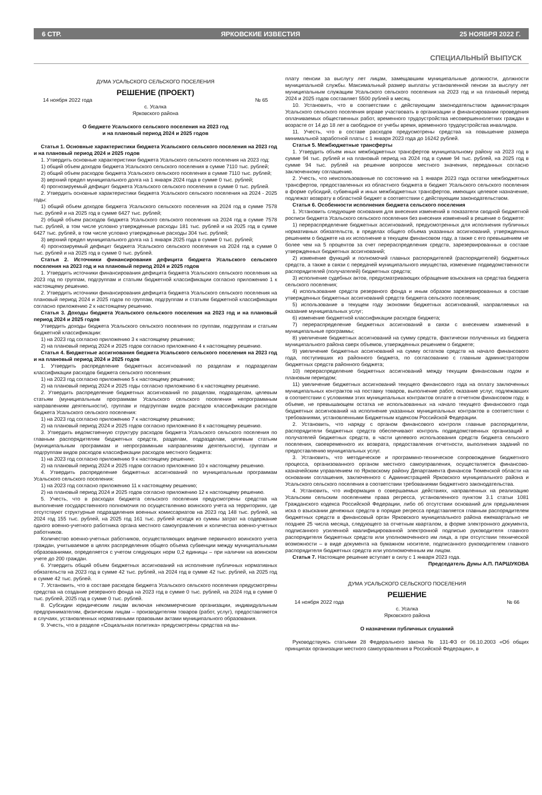6 СТР. ЯРКОВСКИЕ ИЗВЕСТИЯ 25 НОЯБРЯ 2022 Г.
СПЕЦИАЛЬНЫЙ ВЫПУСК
ДУМА УСАЛЬСКОГО СЕЛЬСКОГО ПОСЕЛЕНИЯ
РЕШЕНИЕ (ПРОЕКТ)
14 ноября 2022 года № 65
с. Усалка
Ярковского района
О бюджете Усальского сельского поселения на 2023 год
и на плановый период 2024 и 2025 годов
Статья 1. Основные характеристики бюджета Усальского сельского поселения на 2023 год и на плановый период 2024 и 2025 годов
1. Утвердить основные характеристики бюджета Усальского сельского поселения на 2023 год:
1) общий объем доходов бюджета Усальского сельского поселения в сумме 7110 тыс. рублей;
2) общий объем расходов бюджета Усальского сельского поселения в сумме 7110 тыс. рублей;
3) верхний предел муниципального долга на 1 января 2024 года в сумме 0 тыс. рублей;
4) прогнозируемый дефицит бюджета Усальского сельского поселения в сумме 0 тыс. рублей.
2. Утвердить основные характеристики бюджета Усальского сельского поселения на 2024 - 2025 годы:
1) общий объем доходов бюджета Усальского сельского поселения на 2024 год в сумме 7578 тыс. рублей и на 2025 год в сумме 6427 тыс. рублей;
2) общий объем расходов бюджета Усальского сельского поселения на 2024 год в сумме 7578 тыс. рублей, в том числе условно утвержденные расходы 181 тыс. рублей и на 2025 год в сумме 6427 тыс. рублей, в том числе условно утвержденные расходы 304 тыс. рублей;
3) верхний предел муниципального долга на 1 января 2025 года в сумме 0 тыс. рублей;
4) прогнозируемый дефицит бюджета Усальского сельского поселения на 2024 год в сумме 0 тыс. рублей и на 2025 год в сумме 0 тыс. рублей.
Статья 2. Источники финансирования дефицита бюджета Усальского сельского поселения на 2023 год и на плановый период 2024 и 2025 годов
1. Утвердить источники финансирования дефицита бюджета Усальского сельского поселения на 2023 год по группам, подгруппам и статьям бюджетной классификации согласно приложению 1 к настоящему решению.
2. Утвердить источники финансирования дефицита бюджета Усальского сельского поселения на плановый период 2024 и 2025 годов по группам, подгруппам и статьям бюджетной классификации согласно приложению 2 к настоящему решению.
Статья 3. Доходы бюджета Усальского сельского поселения на 2023 год и на плановый период 2024 и 2025 годов
Утвердить доходы бюджета Усальского сельского поселения по группам, подгруппам и статьям бюджетной классификации:
1) на 2023 год согласно приложению 3 к настоящему решению;
2) на плановый период 2024 и 2025 годов согласно приложению 4 к настоящему решению.
Статья 4. Бюджетные ассигнования бюджета Усальского сельского поселения на 2023 год и на плановый период 2024 и 2025 годов
1. Утвердить распределение бюджетных ассигнований по разделам и подразделам классификации расходов бюджета сельского поселения:
1) на 2023 год согласно приложению 5 к настоящему решению;
2) на плановый период 2024 и 2025 годы согласно приложению 6 к настоящему решению.
2. Утвердить распределение бюджетных ассигнований по разделам, подразделам, целевым статьям (муниципальным программам Усальского сельского поселения непрограммным направлениям деятельности), группам и подгруппам видов расходов классификации расходов бюджета Усальского сельского поселения:
1) на 2023 год согласно приложению 7 к настоящему решению;
2) на плановый период 2024 и 2025 годов согласно приложению 8 к настоящему решению.
3. Утвердить ведомственную структуру расходов бюджета Усальского сельского поселения по главным распорядителям бюджетных средств, разделам, подразделам, целевым статьям (муниципальным программам и непрограммным направлениям деятельности), группам и подгруппам видов расходов классификации расходов местного бюджета:
1) на 2023 год согласно приложению 9 к настоящему решению;
2) на плановый период 2024 и 2025 годов согласно приложению 10 к настоящему решению.
4. Утвердить распределение бюджетных ассигнований по муниципальным программам Усальского сельского поселения:
1) на 2023 год согласно приложению 11 к настоящему решению;
2) на плановый период 2024 и 2025 годов согласно приложению 12 к настоящему решению.
5. Учесть, что в расходах бюджета сельского поселения предусмотрены средства на выполнение государственного полномочия по осуществлению воинского учета на территориях, где отсутствуют структурные подразделения военных комиссариатов на 2023 год 148 тыс. рублей, на 2024 год 155 тыс. рублей, на 2025 год 161 тыс. рублей исходя из суммы затрат на содержание одного военно-учетного работника органа местного самоуправления и количества военно-учетных работников.
Количество военно-учетных работников, осуществляющих ведение первичного воинского учета граждан, учитываемое в целях распределения общего объема субвенции между муниципальными образованиями, определяется с учетом следующих норм 0,2 единицы – при наличии на воинском учете до 200 граждан.
6. Утвердить общий объем бюджетных ассигнований на исполнение публичных нормативных обязательств на 2023 год в сумме 42 тыс. рублей, на 2024 год в сумме 42 тыс. рублей, на 2025 год в сумме 42 тыс. рублей.
7. Установить, что в составе расходов бюджета Усальского сельского поселения предусмотрены средства на создание резервного фонда на 2023 год в сумме 0 тыс. рублей, на 2024 год в сумме 0 тыс. рублей, 2025 год в сумме 0 тыс. рублей.
8. Субсидии юридическим лицам включая некоммерческие организации, индивидуальным предпринимателям, физическим лицам – производителям товаров (работ, услуг), предоставляются в случаях, установленных нормативными правовыми актами муниципального образования.
9. Учесть, что в разделе «Социальная политика» предусмотрены средства на вы-
плату пенсии за выслугу лет лицам, замещавшим муниципальные должности, должности муниципальной службы. Максимальный размер выплаты установленной пенсии за выслугу лет муниципальным служащим Усальского сельского поселения на 2023 год и на плановый период 2024 и 2025 годов составляет 5500 рублей в месяц.
10. Установить, что в соответствии с действующим законодательством администрация Усальского сельского поселения вправе участвовать в организации и финансировании проведения оплачиваемых общественных работ, временного трудоустройства несовершеннолетних граждан в возрасте от 14 до 18 лет в свободное от учебы время, временного трудоустройства инвалидов.
11. Учесть, что в составе расходов предусмотрены средства на повышение размера минимальной заработной платы с 1 января 2023 года до 16242 рублей.
Статья 5. Межбюджетные трансферты
1. Утвердить объем иных межбюджетных трансфертов муниципальному району на 2023 год в сумме 94 тыс. рублей и на плановый период на 2024 год в сумме 94 тыс. рублей, на 2025 год в сумме 94 тыс. рублей на решение вопросов местного значения, переданных согласно заключенному соглашению.
2. Учесть, что неиспользованные по состоянию на 1 января 2023 года остатки межбюджетных трансфертов, предоставленных из областного бюджета в бюджет Усальского сельского поселения в форме субсидий, субвенций и иных межбюджетных трансфертов, имеющих целевое назначение, подлежат возврату в областной бюджет в соответствии с действующим законодательством.
Статья 6. Особенности исполнения бюджета сельского поселения
1. Установить следующие основания для внесения изменений в показатели сводной бюджетной росписи бюджета Усальского сельского поселения без внесения изменений в решение о бюджете:
1) перераспределение бюджетных ассигнований, предусмотренных для исполнения публичных нормативных обязательств, в пределах общего объема указанных ассигнований, утвержденных решением о бюджете на их исполнение в текущем финансовом году, а также с его превышением не более чем на 5 процентов за счет перераспределения средств, зарезервированных в составе утвержденных бюджетных ассигнований;
2) изменение функций и полномочий главных распорядителей (распорядителей) бюджетных средств, а также в связи с передачей муниципального имущества, изменение подведомственности распорядителей (получателей) бюджетных средств;
3) исполнение судебных актов, предусматривающих обращение взыскания на средства бюджета сельского поселения;
4) использование средств резервного фонда и иным образом зарезервированных в составе утвержденных бюджетных ассигнований средств бюджета сельского поселения;
5) использование в текущем году экономии бюджетных ассигнований, направляемых на оказание муниципальных услуг;
6) изменение бюджетной классификации расходов бюджета;
7) перераспределение бюджетных ассигнований в связи с внесением изменений в муниципальные программы;
8) увеличение бюджетных ассигнований на сумму средств, фактически полученных из бюджета муниципального района сверх объемов, утвержденных решением о бюджете;
9) увеличение бюджетных ассигнований на сумму остатков средств на начало финансового года, поступивших из районного бюджета, по согласованию с главным администратором бюджетных средств районного бюджета;
10) перераспределение бюджетных ассигнований между текущим финансовым годом и плановым периодом;
11) увеличение бюджетных ассигнований текущего финансового года на оплату заключенных муниципальных контрактов на поставку товаров, выполнение работ, оказание услуг, подлежавших в соответствии с условиями этих муниципальных контрактов оплате в отчетном финансовом году, в объеме, не превышающем остатка не использованных на начало текущего финансового года бюджетных ассигнований на исполнение указанных муниципальных контрактов в соответствии с требованиями, установленными Бюджетным кодексом Российской Федерации.
2. Установить, что наряду с органом финансового контроля главные распорядители, распорядители бюджетных средств обеспечивают контроль подведомственных организаций и получателей бюджетных средств, в части целевого использования средств бюджета сельского поселения, своевременного их возврата, предоставления отчетности, выполнения заданий по предоставлению муниципальных услуг.
3. Установить, что методическое и программно-техническое сопровождение бюджетного процесса, организованного органом местного самоуправления, осуществляется финансово-казначейским управлением по Ярковскому району Департамента финансов Тюменской области на основании соглашения, заключенного с Администрацией Ярковского муниципального района и Усальского сельского поселения в соответствии требованиями бюджетного законодательства.
4. Установить, что информация о совершаемых действиях, направленных на реализацию Усальским сельским поселением права регресса, установленного пунктом 3.1 статьи 1081 Гражданского кодекса Российской Федерации, либо об отсутствии оснований для предъявления иска о взыскании денежных средств в порядке регресса представляется главным распорядителем бюджетных средств в финансовый орган Ярковского муниципального района ежеквартально не позднее 25 числа месяца, следующего за отчетным кварталом, в форме электронного документа, подписанного усиленной квалифицированной электронной подписью руководителя главного распорядителя бюджетных средств или уполномоченного им лица, а при отсутствии технической возможности – в виде документа на бумажном носителе, подписанного руководителем главного распорядителя бюджетных средств или уполномоченным им лицом.
Статья 7. Настоящее решение вступает в силу с 1 января 2023 года.
Председатель Думы А.П. ПАРШУКОВА
ДУМА УСАЛЬСКОГО СЕЛЬСКОГО ПОСЕЛЕНИЯ
РЕШЕНИЕ
14 ноября 2022 года № 66
с. Усалка
Ярковского района
О назначении публичных слушаний
Руководствуясь статьями 28 Федерального закона № 131-ФЗ от 06.10.2003 «Об общих принципах организации местного самоуправления в Российской Федерации», в